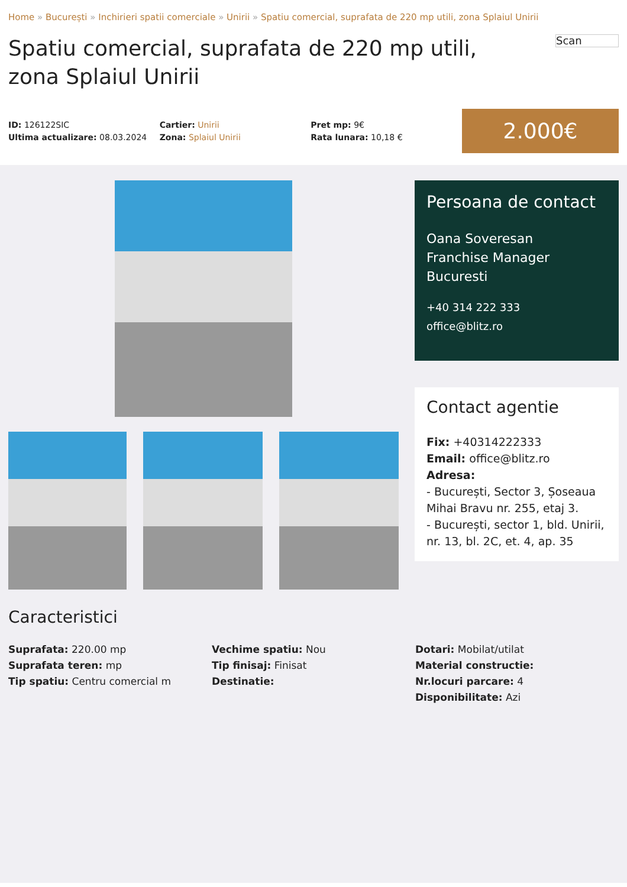Home » București » Inchirieri spatii comerciale » Unirii » Spatiu comercial, suprafata de 220 mp utili, zona Splaiul Unirii
Spatiu comercial, suprafata de 220 mp utili, zona Splaiul Unirii
Scan
ID: 126122SIC
Ultima actualizare: 08.03.2024
Cartier: Unirii
Zona: Splaiul Unirii
Pret mp: 9€
Rata lunara: 10,18 €
2.000€
Persoana de contact
Oana Soveresan
Franchise Manager
Bucuresti
+40 314 222 333
office@blitz.ro
Contact agentie
Fix: +40314222333
Email: office@blitz.ro
Adresa:
- București, Sector 3, Șoseaua Mihai Bravu nr. 255, etaj 3.
- București, sector 1, bld. Unirii, nr. 13, bl. 2C, et. 4, ap. 35
Caracteristici
Suprafata: 220.00 mp
Suprafata teren: mp
Tip spatiu: Centru comercial m
Vechime spatiu: Nou
Tip finisaj: Finisat
Destinatie:
Dotari: Mobilat/utilat
Material constructie:
Nr.locuri parcare: 4
Disponibilitate: Azi